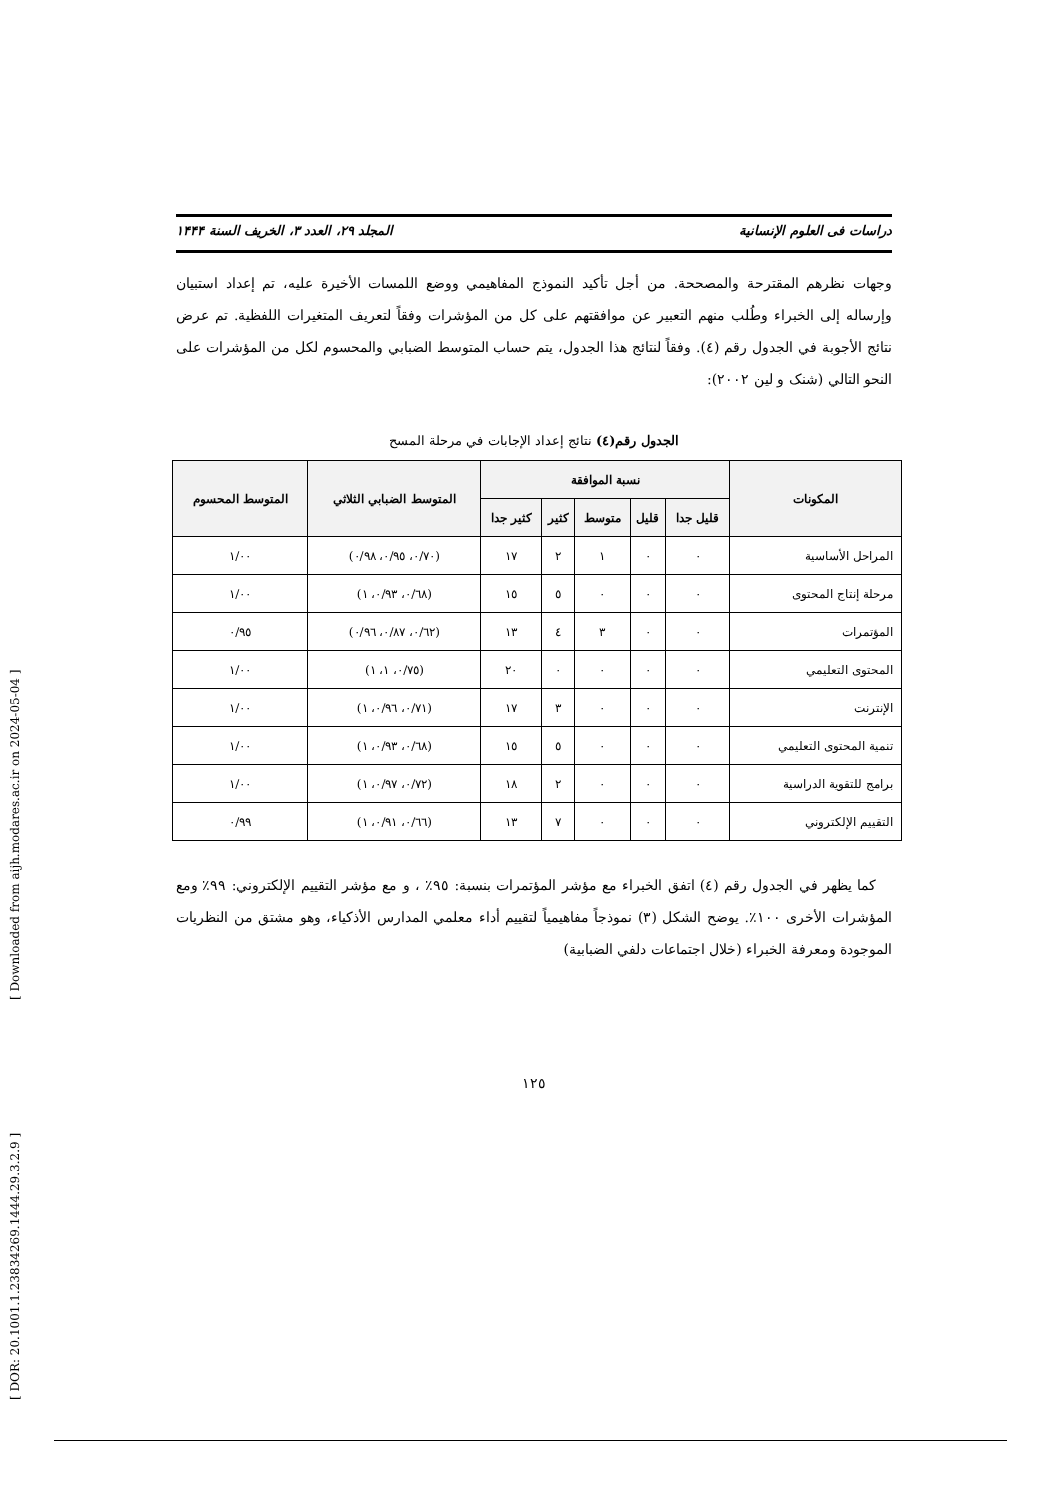[ Downloaded from aijh.modares.ac.ir on 2024-05-04 ]
[ DOR: 20.1001.1.23834269.1444.29.3.2.9 ]
دراسات فی العلوم الإنسانیة المجلد ۲۹، العدد ۳، الخریف السنة ۱۴۴۴
وجهات نظرهم المقترحة والمصححة. من أجل تأكيد النموذج المفاهيمي ووضع اللمسات الأخيرة عليه، تم إعداد استبيان وإرساله إلى الخبراء وطُلب منهم التعبير عن موافقتهم على كل من المؤشرات وفقاً لتعريف المتغيرات اللفظية. تم عرض نتائج الأجوبة في الجدول رقم (٤). وفقاً لنتائج هذا الجدول، يتم حساب المتوسط الضبابي والمحسوم لكل من المؤشرات على النحو التالي (شنک و لین ٢٠٠٢):
الجدول رقم(٤) نتائج إعداد الإجابات في مرحلة المسح
| المكونات | نسبة الموافقة | | | | | المتوسط الضبابي الثلاثي | المتوسط المحسوم |
| --- | --- | --- | --- | --- | --- | --- | --- |
| | قليل جدا | قليل | متوسط | كثير | كثير جدا | | |
| المراحل الأساسية | ٠ | ٠ | ١ | ٢ | ١٧ | (٠/٧٠، ٠/٩٥، ٠/٩٨) | ١/٠٠ |
| مرحلة إنتاج المحتوى | ٠ | ٠ | ٠ | ٥ | ١٥ | (٠/٦٨، ٠/٩٣، ١) | ١/٠٠ |
| المؤتمرات | ٠ | ٠ | ٣ | ٤ | ١٣ | (٠/٦٢، ٠/٨٧، ٠/٩٦) | ٠/٩٥ |
| المحتوى التعليمي | ٠ | ٠ | ٠ | ٠ | ٢٠ | (٠/٧٥، ١، ١) | ١/٠٠ |
| الإنترنت | ٠ | ٠ | ٠ | ٣ | ١٧ | (٠/٧١، ٠/٩٦، ١) | ١/٠٠ |
| تنمية المحتوى التعليمي | ٠ | ٠ | ٠ | ٥ | ١٥ | (٠/٦٨، ٠/٩٣، ١) | ١/٠٠ |
| برامج للتقوية الدراسية | ٠ | ٠ | ٠ | ٢ | ١٨ | (٠/٧٢، ٠/٩٧، ١) | ١/٠٠ |
| التقييم الإلكتروني | ٠ | ٠ | ٠ | ٧ | ١٣ | (٠/٦٦، ٠/٩١، ١) | ٠/٩٩ |
كما يظهر في الجدول رقم (٤) اتفق الخبراء مع مؤشر المؤتمرات بنسبة: ٩٥٪ ، و مع مؤشر التقييم الإلكتروني: ٩٩٪ ومع المؤشرات الأخرى ١٠٠٪. يوضح الشكل (٣) نموذجاً مفاهيمياً لتقييم أداء معلمي المدارس الأذكياء، وهو مشتق من النظريات الموجودة ومعرفة الخبراء (خلال اجتماعات دلفي الضبابية)
١٢٥